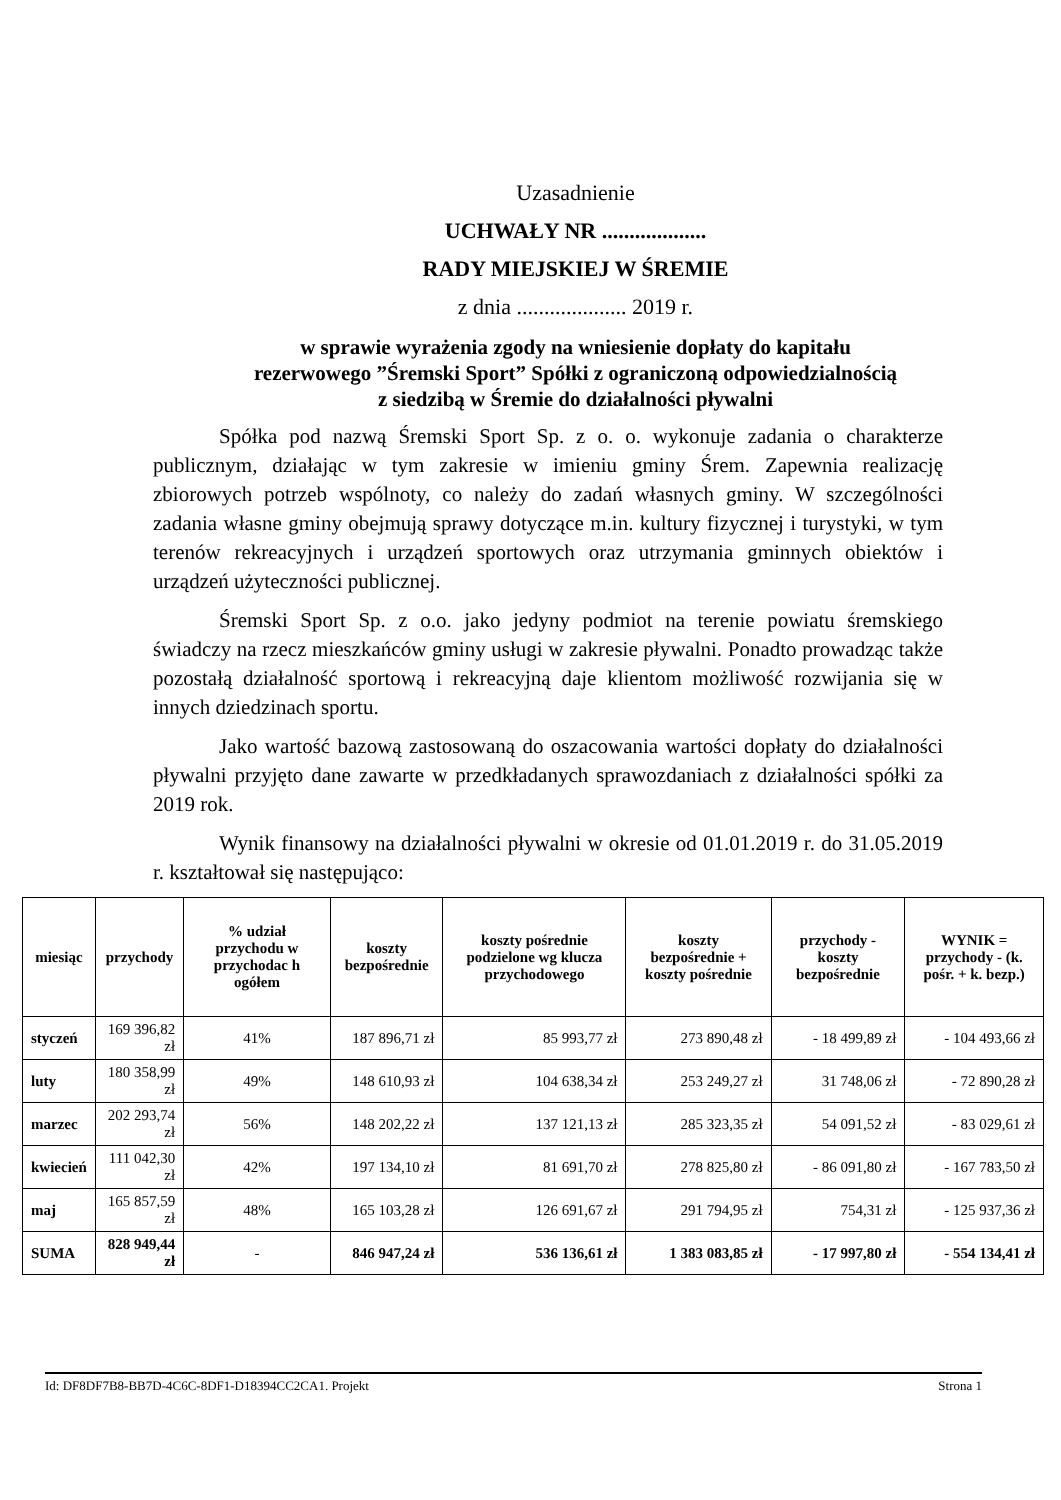Uzasadnienie
UCHWAŁY NR ...................
RADY MIEJSKIEJ W ŚREMIE
z dnia .................... 2019 r.
w sprawie wyrażenia zgody na wniesienie dopłaty do kapitału
rezerwowego ”Śremski Sport” Spółki z ograniczoną odpowiedzialnością
z siedzibą w Śremie do działalności pływalni
Spółka pod nazwą Śremski Sport Sp. z o. o. wykonuje zadania o charakterze publicznym, działając w tym zakresie w imieniu gminy Śrem. Zapewnia realizację zbiorowych potrzeb wspólnoty, co należy do zadań własnych gminy. W szczególności zadania własne gminy obejmują sprawy dotyczące m.in. kultury fizycznej i turystyki, w tym terenów rekreacyjnych i urządzeń sportowych oraz utrzymania gminnych obiektów i urządzeń użyteczności publicznej.
Śremski Sport Sp. z o.o. jako jedyny podmiot na terenie powiatu śremskiego świadczy na rzecz mieszkańców gminy usługi w zakresie pływalni. Ponadto prowadząc także pozostałą działalność sportową i rekreacyjną daje klientom możliwość rozwijania się w innych dziedzinach sportu.
Jako wartość bazową zastosowaną do oszacowania wartości dopłaty do działalności pływalni przyjęto dane zawarte w przedkładanych sprawozdaniach z działalności spółki za 2019 rok.
Wynik finansowy na działalności pływalni w okresie od 01.01.2019 r. do 31.05.2019 r. kształtował się następująco:
| miesiąc | przychody | % udział przychodu w przychodac h ogółem | koszty bezpośrednie | koszty pośrednie podzielone wg klucza przychodowego | koszty bezpośrednie + koszty pośrednie | przychody - koszty bezpośrednie | WYNIK = przychody - (k. pośr. + k. bezp.) |
| --- | --- | --- | --- | --- | --- | --- | --- |
| styczeń | 169 396,82 zł | 41% | 187 896,71 zł | 85 993,77 zł | 273 890,48 zł | - 18 499,89 zł | - 104 493,66 zł |
| luty | 180 358,99 zł | 49% | 148 610,93 zł | 104 638,34 zł | 253 249,27 zł | 31 748,06 zł | - 72 890,28 zł |
| marzec | 202 293,74 zł | 56% | 148 202,22 zł | 137 121,13 zł | 285 323,35 zł | 54 091,52 zł | - 83 029,61 zł |
| kwiecień | 111 042,30 zł | 42% | 197 134,10 zł | 81 691,70 zł | 278 825,80 zł | - 86 091,80 zł | - 167 783,50 zł |
| maj | 165 857,59 zł | 48% | 165 103,28 zł | 126 691,67 zł | 291 794,95 zł | 754,31 zł | - 125 937,36 zł |
| SUMA | 828 949,44 zł | - | 846 947,24 zł | 536 136,61 zł | 1 383 083,85 zł | - 17 997,80 zł | - 554 134,41 zł |
Id: DF8DF7B8-BB7D-4C6C-8DF1-D18394CC2CA1. Projekt Strona 1